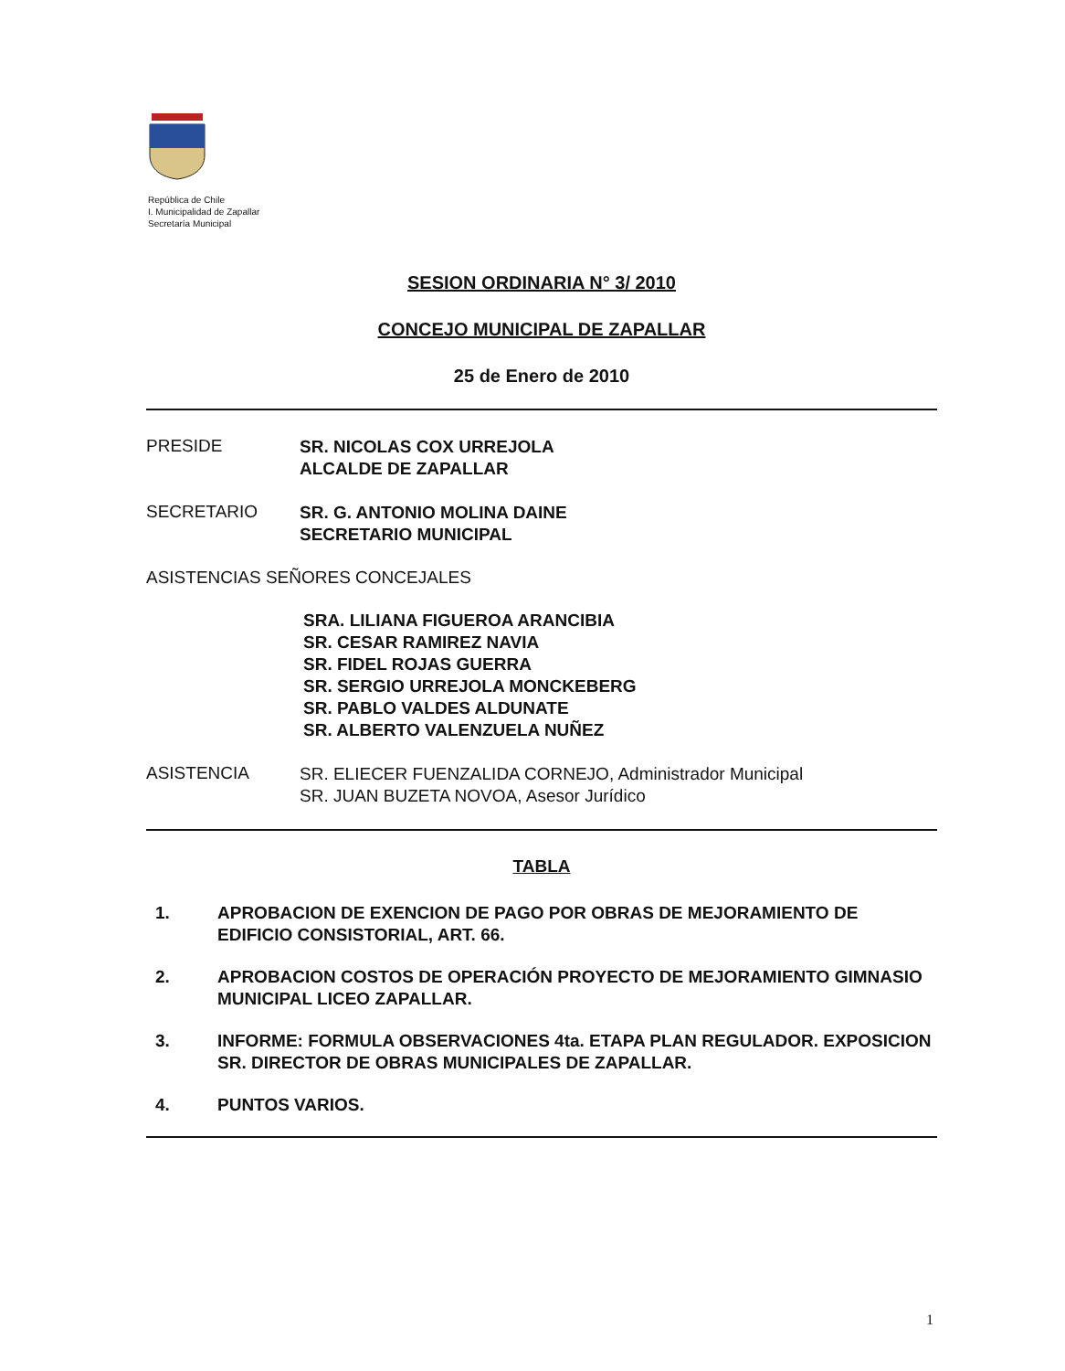República de Chile
I. Municipalidad de Zapallar
Secretaría Municipal
SESION ORDINARIA N° 3/ 2010
CONCEJO MUNICIPAL DE ZAPALLAR
25 de Enero de 2010
PRESIDE
SR. NICOLAS COX URREJOLA
ALCALDE DE ZAPALLAR
SECRETARIO
SR. G. ANTONIO MOLINA DAINE
SECRETARIO MUNICIPAL
ASISTENCIAS SEÑORES CONCEJALES
SRA. LILIANA FIGUEROA ARANCIBIA
SR. CESAR RAMIREZ NAVIA
SR. FIDEL ROJAS GUERRA
SR. SERGIO URREJOLA MONCKEBERG
SR. PABLO VALDES ALDUNATE
SR. ALBERTO VALENZUELA NUÑEZ
ASISTENCIA
SR. ELIECER FUENZALIDA CORNEJO, Administrador Municipal
SR. JUAN BUZETA NOVOA, Asesor Jurídico
TABLA
1. APROBACION DE EXENCION DE PAGO POR OBRAS DE MEJORAMIENTO DE EDIFICIO CONSISTORIAL, ART. 66.
2. APROBACION COSTOS DE OPERACIÓN PROYECTO DE MEJORAMIENTO GIMNASIO MUNICIPAL LICEO ZAPALLAR.
3. INFORME: FORMULA OBSERVACIONES 4ta. ETAPA PLAN REGULADOR. EXPOSICION SR. DIRECTOR DE OBRAS MUNICIPALES DE ZAPALLAR.
4. PUNTOS VARIOS.
1